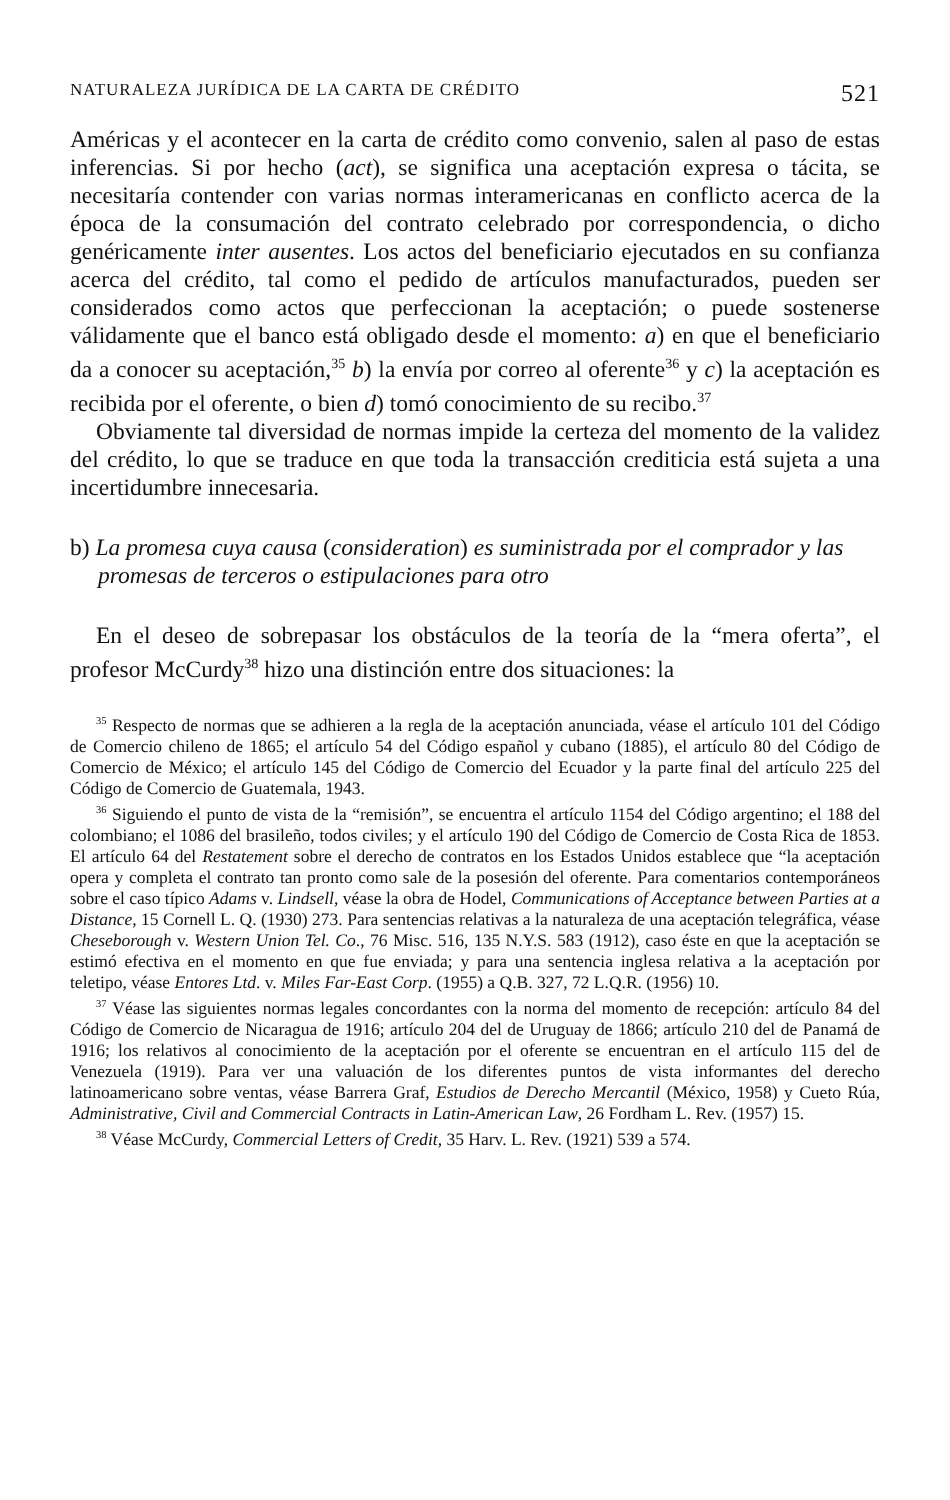NATURALEZA JURÍDICA DE LA CARTA DE CRÉDITO 521
Américas y el acontecer en la carta de crédito como convenio, salen al paso de estas inferencias. Si por hecho (act), se significa una aceptación expresa o tácita, se necesitaría contender con varias normas interamericanas en conflicto acerca de la época de la consumación del contrato celebrado por correspondencia, o dicho genéricamente inter ausentes. Los actos del beneficiario ejecutados en su confianza acerca del crédito, tal como el pedido de artículos manufacturados, pueden ser considerados como actos que perfeccionan la aceptación; o puede sostenerse válidamente que el banco está obligado desde el momento: a) en que el beneficiario da a conocer su aceptación,<sup>35</sup> b) la envía por correo al oferente<sup>36</sup> y c) la aceptación es recibida por el oferente, o bien d) tomó conocimiento de su recibo.<sup>37</sup>
Obviamente tal diversidad de normas impide la certeza del momento de la validez del crédito, lo que se traduce en que toda la transacción crediticia está sujeta a una incertidumbre innecesaria.
b) La promesa cuya causa (consideration) es suministrada por el comprador y las promesas de terceros o estipulaciones para otro
En el deseo de sobrepasar los obstáculos de la teoría de la “mera oferta”, el profesor McCurdy<sup>38</sup> hizo una distinción entre dos situaciones: la
<sup>35</sup> Respecto de normas que se adhieren a la regla de la aceptación anunciada, véase el artículo 101 del Código de Comercio chileno de 1865; el artículo 54 del Código español y cubano (1885), el artículo 80 del Código de Comercio de México; el artículo 145 del Código de Comercio del Ecuador y la parte final del artículo 225 del Código de Comercio de Guatemala, 1943.
<sup>36</sup> Siguiendo el punto de vista de la “remisión”, se encuentra el artículo 1154 del Código argentino; el 188 del colombiano; el 1086 del brasileño, todos civiles; y el artículo 190 del Código de Comercio de Costa Rica de 1853. El artículo 64 del Restatement sobre el derecho de contratos en los Estados Unidos establece que “la aceptación opera y completa el contrato tan pronto como sale de la posesión del oferente. Para comentarios contemporáneos sobre el caso típico Adams v. Lindsell, véase la obra de Hodel, Communications of Acceptance between Parties at a Distance, 15 Cornell L. Q. (1930) 273. Para sentencias relativas a la naturaleza de una aceptación telegráfica, véase Cheseborough v. Western Union Tel. Co., 76 Misc. 516, 135 N.Y.S. 583 (1912), caso éste en que la aceptación se estimó efectiva en el momento en que fue enviada; y para una sentencia inglesa relativa a la aceptación por teletipo, véase Entores Ltd. v. Miles Far-East Corp. (1955) a Q.B. 327, 72 L.Q.R. (1956) 10.
<sup>37</sup> Véase las siguientes normas legales concordantes con la norma del momento de recepción: artículo 84 del Código de Comercio de Nicaragua de 1916; artículo 204 del de Uruguay de 1866; artículo 210 del de Panamá de 1916; los relativos al conocimiento de la aceptación por el oferente se encuentran en el artículo 115 del de Venezuela (1919). Para ver una valuación de los diferentes puntos de vista informantes del derecho latinoamericano sobre ventas, véase Barrera Graf, Estudios de Derecho Mercantil (México, 1958) y Cueto Rúa, Administrative, Civil and Commercial Contracts in Latin-American Law, 26 Fordham L. Rev. (1957) 15.
<sup>38</sup> Véase McCurdy, Commercial Letters of Credit, 35 Harv. L. Rev. (1921) 539 a 574.